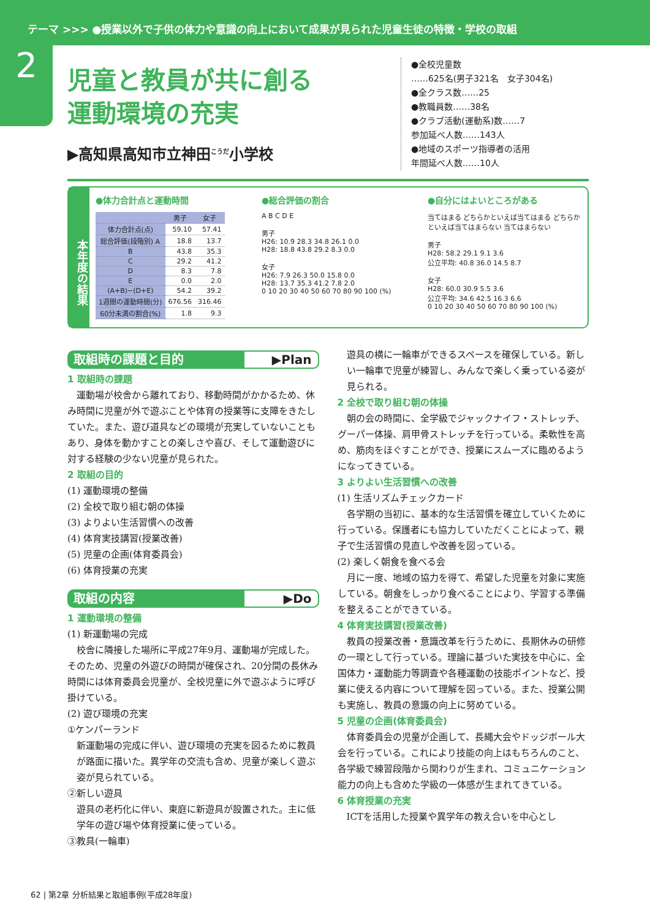テーマ >>> ●授業以外で子供の体力や意識の向上において成果が見られた児童生徒の特徴・学校の取組
2
児童と教員が共に創る
運動環境の充実
▶高知県高知市立神田<sup>こうだ</sup>小学校
●全校児童数
……625名(男子321名　女子304名)
●全クラス数……25
●教職員数……38名
●クラブ活動(運動系)数……7
参加延べ人数……143人
●地域のスポーツ指導者の活用
年間延べ人数……10人
本年度の結果
●体力合計点と運動時間
| | 男子 | 女子 |
| --- | --- | --- |
| 体力合計点(点) | 59.10 | 57.41 |
| 総合評価(段階別) A | 18.8 | 13.7 |
| B | 43.8 | 35.3 |
| C | 29.2 | 41.2 |
| D | 8.3 | 7.8 |
| E | 0.0 | 2.0 |
| (A+B)−(D+E) | 54.2 | 39.2 |
| 1週間の運動時間(分) | 676.56 | 316.46 |
| 60分未満の割合(%) | 1.8 | 9.3 |
●総合評価の割合
A B C D E
男子
H26: 10.9 28.3 34.8 26.1 0.0
H28: 18.8 43.8 29.2 8.3 0.0
女子
H26: 7.9 26.3 50.0 15.8 0.0
H28: 13.7 35.3 41.2 7.8 2.0
0 10 20 30 40 50 60 70 80 90 100 (%)
●自分にはよいところがある
当てはまる どちらかといえば当てはまる どちらかといえば当てはまらない 当てはまらない
男子
H28: 58.2 29.1 9.1 3.6
公立平均: 40.8 36.0 14.5 8.7
女子
H28: 60.0 30.9 5.5 3.6
公立平均: 34.6 42.5 16.3 6.6
0 10 20 30 40 50 60 70 80 90 100 (%)
取組時の課題と目的 ▶Plan
1 取組時の課題
運動場が校舎から離れており、移動時間がかかるため、休み時間に児童が外で遊ぶことや体育の授業等に支障をきたしていた。また、遊び道具などの環境が充実していないこともあり、身体を動かすことの楽しさや喜び、そして運動遊びに対する経験の少ない児童が見られた。
2 取組の目的
(1) 運動環境の整備
(2) 全校で取り組む朝の体操
(3) よりよい生活習慣への改善
(4) 体育実技講習(授業改善)
(5) 児童の企画(体育委員会)
(6) 体育授業の充実
取組の内容 ▶Do
1 運動環境の整備
(1) 新運動場の完成
校舎に隣接した場所に平成27年9月、運動場が完成した。そのため、児童の外遊びの時間が確保され、20分間の長休み時間には体育委員会児童が、全校児童に外で遊ぶように呼び掛けている。
(2) 遊び環境の充実
①ケンパーランド
新運動場の完成に伴い、遊び環境の充実を図るために教員が路面に描いた。異学年の交流も含め、児童が楽しく遊ぶ姿が見られている。
②新しい遊具
遊具の老朽化に伴い、東庭に新遊具が設置された。主に低学年の遊び場や体育授業に使っている。
③教具(一輪車)
遊具の横に一輪車ができるスペースを確保している。新しい一輪車で児童が練習し、みんなで楽しく乗っている姿が見られる。
2 全校で取り組む朝の体操
朝の会の時間に、全学級でジャックナイフ・ストレッチ、グーパー体操、肩甲骨ストレッチを行っている。柔軟性を高め、筋肉をほぐすことができ、授業にスムーズに臨めるようになってきている。
3 よりよい生活習慣への改善
(1) 生活リズムチェックカード
各学期の当初に、基本的な生活習慣を確立していくために行っている。保護者にも協力していただくことによって、親子で生活習慣の見直しや改善を図っている。
(2) 楽しく朝食を食べる会
月に一度、地域の協力を得て、希望した児童を対象に実施している。朝食をしっかり食べることにより、学習する準備を整えることができている。
4 体育実技講習(授業改善)
教員の授業改善・意識改革を行うために、長期休みの研修の一環として行っている。理論に基づいた実技を中心に、全国体力・運動能力等調査や各種運動の技能ポイントなど、授業に使える内容について理解を図っている。また、授業公開も実施し、教員の意識の向上に努めている。
5 児童の企画(体育委員会)
体育委員会の児童が企画して、長縄大会やドッジボール大会を行っている。これにより技能の向上はもちろんのこと、各学級で練習段階から関わりが生まれ、コミュニケーション能力の向上も含めた学級の一体感が生まれてきている。
6 体育授業の充実
ICTを活用した授業や異学年の教え合いを中心とし
62 | 第2章 分析結果と取組事例(平成28年度)